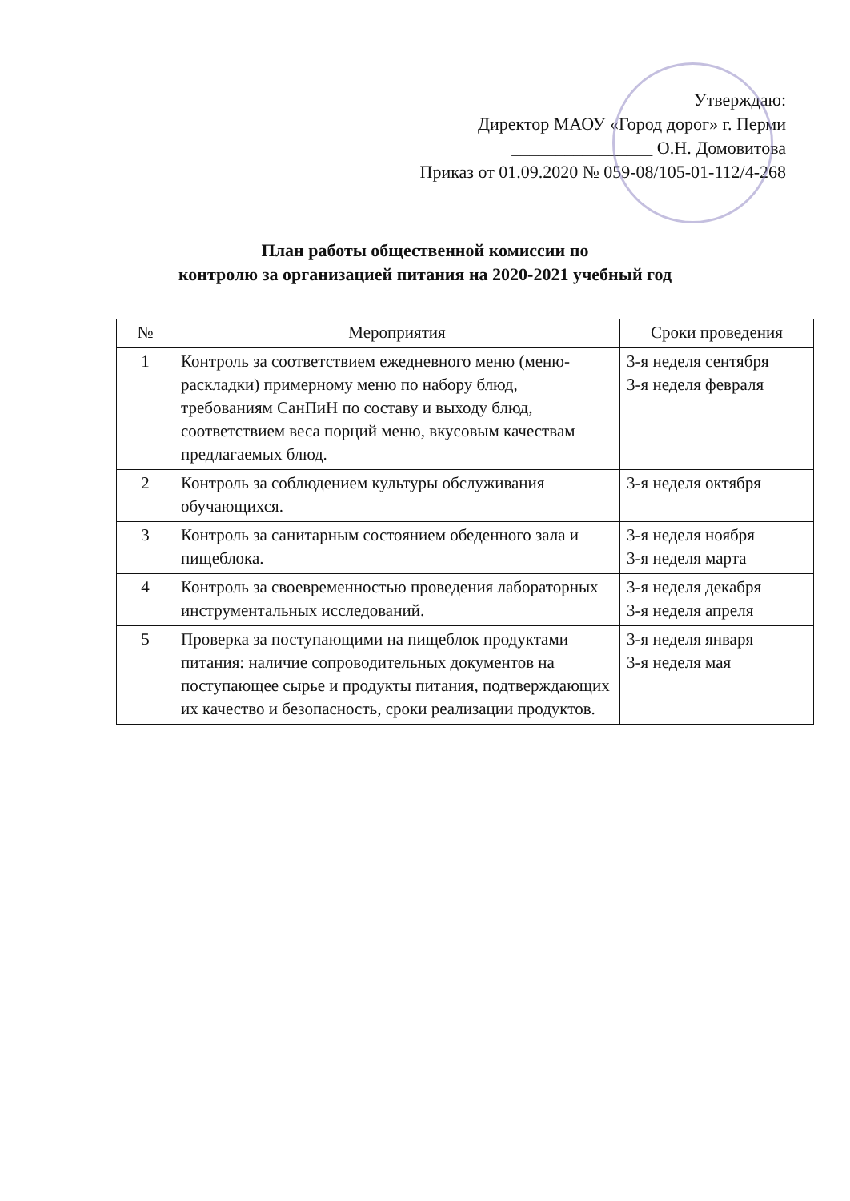Утверждаю:
Директор МАОУ «Город дорог» г. Перми
________________ О.Н. Домовитова
Приказ от 01.09.2020 № 059-08/105-01-112/4-268
План работы общественной комиссии по
контролю за организацией питания на 2020-2021 учебный год
| № | Мероприятия | Сроки проведения |
| --- | --- | --- |
| 1 | Контроль за соответствием ежедневного меню (меню-раскладки) примерному меню по набору блюд, требованиям СанПиН по составу и выходу блюд, соответствием веса порций меню, вкусовым качествам предлагаемых блюд. | 3-я неделя сентября 3-я неделя февраля |
| 2 | Контроль за соблюдением культуры обслуживания обучающихся. | 3-я неделя октября |
| 3 | Контроль за санитарным состоянием обеденного зала и пищеблока. | 3-я неделя ноября 3-я неделя марта |
| 4 | Контроль за своевременностью проведения лабораторных инструментальных исследований. | 3-я неделя декабря 3-я неделя апреля |
| 5 | Проверка за поступающими на пищеблок продуктами питания: наличие сопроводительных документов на поступающее сырье и продукты питания, подтверждающих их качество и безопасность, сроки реализации продуктов. | 3-я неделя января 3-я неделя мая |